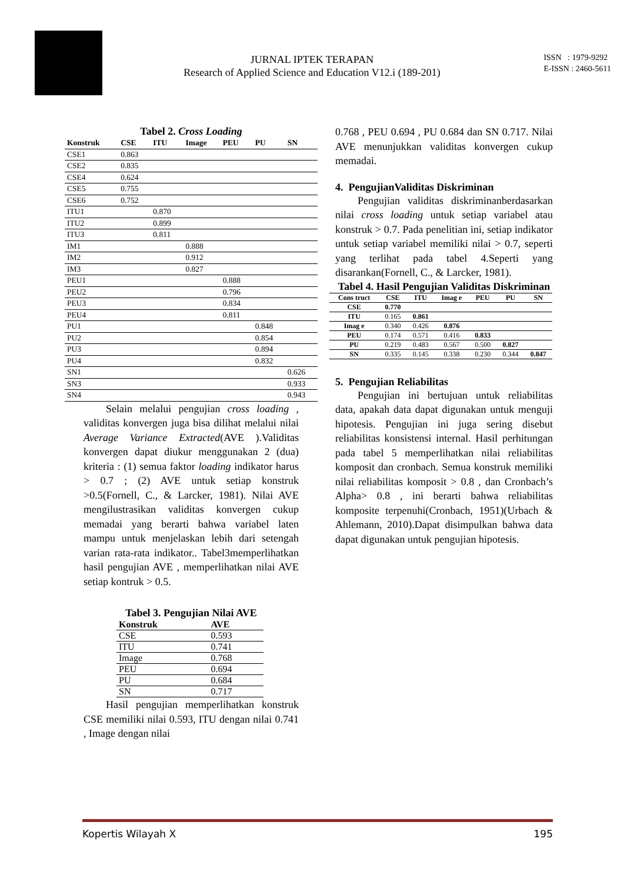JURNAL IPTEK TERAPAN
Research of Applied Science and Education V12.i (189-201)
ISSN : 1979-9292
E-ISSN : 2460-5611
Tabel 2. Cross Loading
| Konstruk | CSE | ITU | Image | PEU | PU | SN |
| --- | --- | --- | --- | --- | --- | --- |
| CSE1 | 0.863 | | | | | |
| CSE2 | 0.835 | | | | | |
| CSE4 | 0.624 | | | | | |
| CSE5 | 0.755 | | | | | |
| CSE6 | 0.752 | | | | | |
| ITU1 | | 0.870 | | | | |
| ITU2 | | 0.899 | | | | |
| ITU3 | | 0.811 | | | | |
| IM1 | | | 0.888 | | | |
| IM2 | | | 0.912 | | | |
| IM3 | | | 0.827 | | | |
| PEU1 | | | | 0.888 | | |
| PEU2 | | | | 0.796 | | |
| PEU3 | | | | 0.834 | | |
| PEU4 | | | | 0.811 | | |
| PU1 | | | | | 0.848 | |
| PU2 | | | | | 0.854 | |
| PU3 | | | | | 0.894 | |
| PU4 | | | | | 0.832 | |
| SN1 | | | | | | 0.626 |
| SN3 | | | | | | 0.933 |
| SN4 | | | | | | 0.943 |
Selain melalui pengujian cross loading , validitas konvergen juga bisa dilihat melalui nilai Average Variance Extracted(AVE ).Validitas konvergen dapat diukur menggunakan 2 (dua) kriteria : (1) semua faktor loading indikator harus > 0.7 ; (2) AVE untuk setiap konstruk >0.5(Fornell, C., & Larcker, 1981). Nilai AVE mengilustrasikan validitas konvergen cukup memadai yang berarti bahwa variabel laten mampu untuk menjelaskan lebih dari setengah varian rata-rata indikator.. Tabel3memperlihatkan hasil pengujian AVE , memperlihatkan nilai AVE setiap kontruk > 0.5.
Tabel 3. Pengujian Nilai AVE
| Konstruk | AVE |
| --- | --- |
| CSE | 0.593 |
| ITU | 0.741 |
| Image | 0.768 |
| PEU | 0.694 |
| PU | 0.684 |
| SN | 0.717 |
Hasil pengujian memperlihatkan konstruk CSE memiliki nilai 0.593, ITU dengan nilai 0.741 , Image dengan nilai
0.768 , PEU 0.694 , PU 0.684 dan SN 0.717. Nilai AVE menunjukkan validitas konvergen cukup memadai.
4. PengujianValiditas Diskriminan
Pengujian validitas diskriminanberdasarkan nilai cross loading untuk setiap variabel atau konstruk > 0.7. Pada penelitian ini, setiap indikator untuk setiap variabel memiliki nilai > 0.7, seperti yang terlihat pada tabel 4.Seperti yang disarankan(Fornell, C., & Larcker, 1981).
Tabel 4. Hasil Pengujian Validitas Diskriminan
| Cons truct | CSE | ITU | Imag e | PEU | PU | SN |
| --- | --- | --- | --- | --- | --- | --- |
| CSE | 0.770 | | | | | |
| ITU | 0.165 | 0.861 | | | | |
| Imag e | 0.340 | 0.426 | 0.876 | | | |
| PEU | 0.174 | 0.571 | 0.416 | 0.833 | | |
| PU | 0.219 | 0.483 | 0.567 | 0.500 | 0.827 | |
| SN | 0.335 | 0.145 | 0.338 | 0.230 | 0.344 | 0.847 |
5. Pengujian Reliabilitas
Pengujian ini bertujuan untuk reliabilitas data, apakah data dapat digunakan untuk menguji hipotesis. Pengujian ini juga sering disebut reliabilitas konsistensi internal. Hasil perhitungan pada tabel 5 memperlihatkan nilai reliabilitas komposit dan cronbach. Semua konstruk memiliki nilai reliabilitas komposit > 0.8 , dan Cronbach’s Alpha> 0.8 , ini berarti bahwa reliabilitas komposite terpenuhi(Cronbach, 1951)(Urbach & Ahlemann, 2010).Dapat disimpulkan bahwa data dapat digunakan untuk pengujian hipotesis.
Kopertis Wilayah X 195